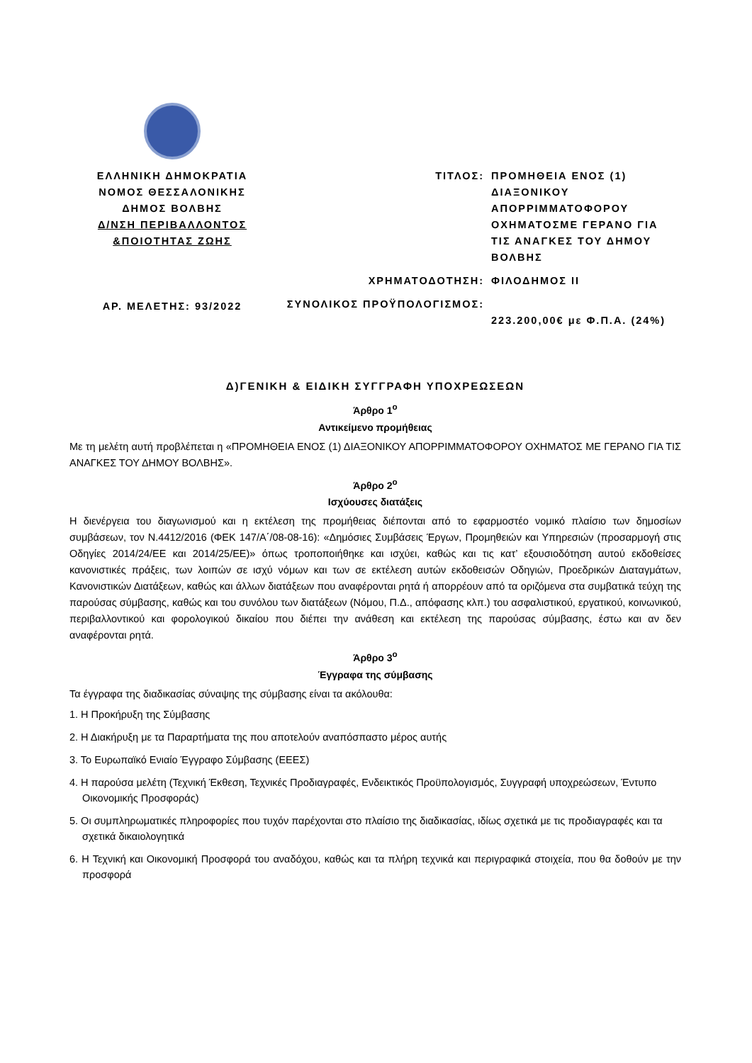ΕΛΛΗΝΙΚΗ ΔΗΜΟΚΡΑΤΙΑ
ΝΟΜΟΣ ΘΕΣΣΑΛΟΝΙΚΗΣ
ΔΗΜΟΣ ΒΟΛΒΗΣ
Δ/ΝΣΗ ΠΕΡΙΒΑΛΛΟΝΤΟΣ
&ΠΟΙΟΤΗΤΑΣ ΖΩΗΣ
ΑΡ. ΜΕΛΕΤΗΣ: 93/2022
| ΤΙΤΛΟΣ: | ΠΡΟΜΗΘΕΙΑ ΕΝΟΣ (1) ΔΙΑΞΟΝΙΚΟΥ ΑΠΟΡΡΙΜΜΑΤΟΦΟΡΟΥ ΟΧΗΜΑΤΟΣΜΕ ΓΕΡΑΝΟ ΓΙΑ ΤΙΣ ΑΝΑΓΚΕΣ ΤΟΥ ΔΗΜΟΥ ΒΟΛΒΗΣ |
| ΧΡΗΜΑΤΟΔΟΤΗΣΗ: | ΦΙΛΟΔΗΜΟΣ ΙΙ |
| ΣΥΝΟΛΙΚΟΣ ΠΡΟΫΠΟΛΟΓΙΣΜΟΣ: | 223.200,00€ με Φ.Π.Α. (24%) |
Δ)ΓΕΝΙΚΗ & ΕΙΔΙΚΗ ΣΥΓΓΡΑΦΗ ΥΠΟΧΡΕΩΣΕΩΝ
Άρθρο 1<sup>ο</sup>
Αντικείμενο προμήθειας
Με τη μελέτη αυτή προβλέπεται η «ΠΡΟΜΗΘΕΙΑ ΕΝΟΣ (1) ΔΙΑΞΟΝΙΚΟΥ ΑΠΟΡΡΙΜΜΑΤΟΦΟΡΟΥ ΟΧΗΜΑΤΟΣ ΜΕ ΓΕΡΑΝΟ ΓΙΑ ΤΙΣ ΑΝΑΓΚΕΣ ΤΟΥ ΔΗΜΟΥ ΒΟΛΒΗΣ».
Άρθρο 2<sup>ο</sup>
Ισχύουσες διατάξεις
Η διενέργεια του διαγωνισμού και η εκτέλεση της προμήθειας διέπονται από το εφαρμοστέο νομικό πλαίσιο των δημοσίων συμβάσεων, τον Ν.4412/2016 (ΦΕΚ 147/Α΄/08-08-16): «Δημόσιες Συμβάσεις Έργων, Προμηθειών και Υπηρεσιών (προσαρμογή στις Οδηγίες 2014/24/ΕΕ και 2014/25/ΕΕ)» όπως τροποποιήθηκε και ισχύει, καθώς και τις κατ’ εξουσιοδότηση αυτού εκδοθείσες κανονιστικές πράξεις, των λοιπών σε ισχύ νόμων και των σε εκτέλεση αυτών εκδοθεισών Οδηγιών, Προεδρικών Διαταγμάτων, Κανονιστικών Διατάξεων, καθώς και άλλων διατάξεων που αναφέρονται ρητά ή απορρέουν από τα οριζόμενα στα συμβατικά τεύχη της παρούσας σύμβασης, καθώς και του συνόλου των διατάξεων (Νόμου, Π.Δ., απόφασης κλπ.) του ασφαλιστικού, εργατικού, κοινωνικού, περιβαλλοντικού και φορολογικού δικαίου που διέπει την ανάθεση και εκτέλεση της παρούσας σύμβασης, έστω και αν δεν αναφέρονται ρητά.
Άρθρο 3<sup>ο</sup>
Έγγραφα της σύμβασης
Τα έγγραφα της διαδικασίας σύναψης της σύμβασης είναι τα ακόλουθα:
1. Η Προκήρυξη της Σύμβασης
2. Η Διακήρυξη με τα Παραρτήματα της που αποτελούν αναπόσπαστο μέρος αυτής
3. Το Ευρωπαϊκό Ενιαίο Έγγραφο Σύμβασης (ΕΕΕΣ)
4. Η παρούσα μελέτη (Τεχνική Έκθεση, Τεχνικές Προδιαγραφές, Ενδεικτικός Προϋπολογισμός, Συγγραφή υποχρεώσεων, Έντυπο Οικονομικής Προσφοράς)
5. Οι συμπληρωματικές πληροφορίες που τυχόν παρέχονται στο πλαίσιο της διαδικασίας, ιδίως σχετικά με τις προδιαγραφές και τα σχετικά δικαιολογητικά
6. Η Τεχνική και Οικονομική Προσφορά του αναδόχου, καθώς και τα πλήρη τεχνικά και περιγραφικά στοιχεία, που θα δοθούν με την προσφορά